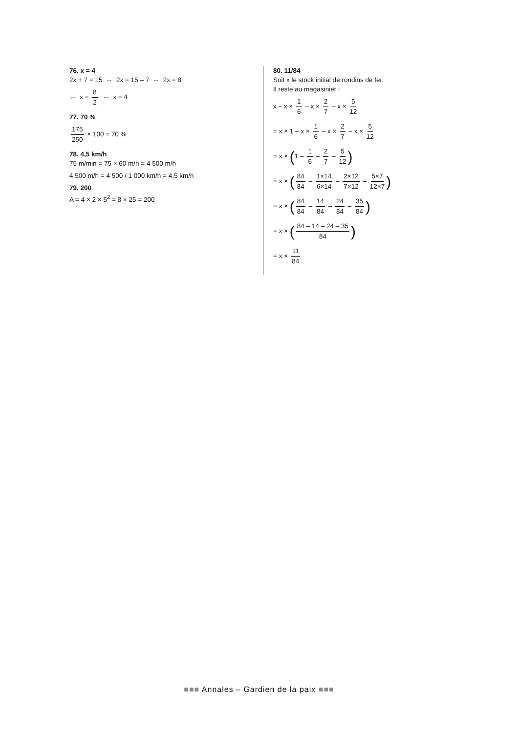76. x = 4
2x + 7 = 15 ⇔ 2x = 15 – 7 ⇔ 2x = 8
⇔ x = 8 2 ⇔ x = 4
77. 70 %
175 250 × 100 = 70 %
78. 4,5 km/h
75 m/min = 75 × 60 m/h = 4 500 m/h
4 500 m/h = 4 500 / 1 000 km/h = 4,5 km/h
79. 200
A = 4 × 2 × 5<sup>2</sup> = 8 × 25 = 200
80. 11/84
Soit x le stock initial de rondins de fer.
Il reste au magasinier :
x – x × 1 6 – x × 2 7 – x × 5 12
= x × 1 – x × 1 6 – x × 2 7 – x × 5 12
= x × (1 – 1 6 – 2 7 – 5 12)
= x × (84 84 – 1×14 6×14 – 2×12 7×12 – 5×7 12×7)
= x × (84 84 – 14 84 – 24 84 – 35 84)
= x × (84 – 14 – 24 – 35 84)
= x × 11 84
■■■ Annales – Gardien de la paix ■■■